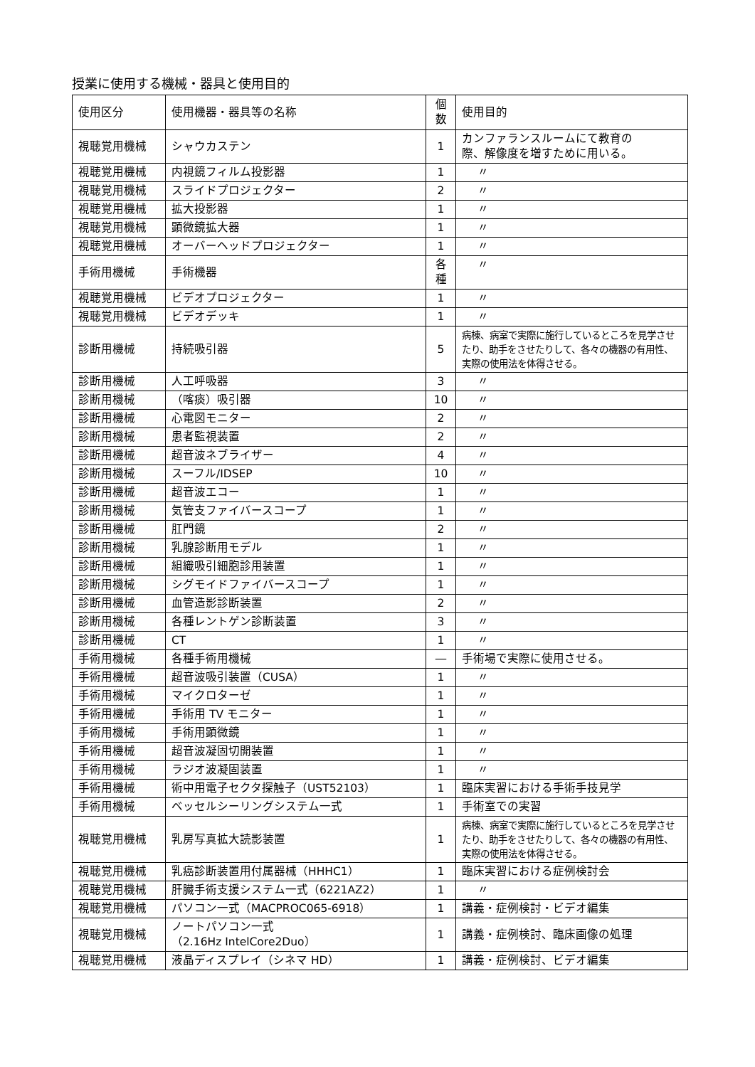授業に使用する機械・器具と使用目的
| 使用区分 | 使用機器・器具等の名称 | 個 数 | 使用目的 |
| --- | --- | --- | --- |
| 視聴覚用機械 | シャウカステン | 1 | カンファランスルームにて教育の 際、解像度を増すために用いる。 |
| 視聴覚用機械 | 内視鏡フィルム投影器 | 1 | 〃 |
| 視聴覚用機械 | スライドプロジェクター | 2 | 〃 |
| 視聴覚用機械 | 拡大投影器 | 1 | 〃 |
| 視聴覚用機械 | 顕微鏡拡大器 | 1 | 〃 |
| 視聴覚用機械 | オーバーヘッドプロジェクター | 1 | 〃 |
| 手術用機械 | 手術機器 | 各 種 | 〃 |
| 視聴覚用機械 | ビデオプロジェクター | 1 | 〃 |
| 視聴覚用機械 | ビデオデッキ | 1 | 〃 |
| 診断用機械 | 持続吸引器 | 5 | 病棟、病室で実際に施行しているところを見学させたり、助手をさせたりして、各々の機器の有用性、実際の使用法を体得させる。 |
| 診断用機械 | 人工呼吸器 | 3 | 〃 |
| 診断用機械 | （喀痰）吸引器 | 10 | 〃 |
| 診断用機械 | 心電図モニター | 2 | 〃 |
| 診断用機械 | 患者監視装置 | 2 | 〃 |
| 診断用機械 | 超音波ネブライザー | 4 | 〃 |
| 診断用機械 | スーフル/IDSEP | 10 | 〃 |
| 診断用機械 | 超音波エコー | 1 | 〃 |
| 診断用機械 | 気管支ファイバースコープ | 1 | 〃 |
| 診断用機械 | 肛門鏡 | 2 | 〃 |
| 診断用機械 | 乳腺診断用モデル | 1 | 〃 |
| 診断用機械 | 組織吸引細胞診用装置 | 1 | 〃 |
| 診断用機械 | シグモイドファイバースコープ | 1 | 〃 |
| 診断用機械 | 血管造影診断装置 | 2 | 〃 |
| 診断用機械 | 各種レントゲン診断装置 | 3 | 〃 |
| 診断用機械 | CT | 1 | 〃 |
| 手術用機械 | 各種手術用機械 | ― | 手術場で実際に使用させる。 |
| 手術用機械 | 超音波吸引装置（CUSA） | 1 | 〃 |
| 手術用機械 | マイクロターゼ | 1 | 〃 |
| 手術用機械 | 手術用 TV モニター | 1 | 〃 |
| 手術用機械 | 手術用顕微鏡 | 1 | 〃 |
| 手術用機械 | 超音波凝固切開装置 | 1 | 〃 |
| 手術用機械 | ラジオ波凝固装置 | 1 | 〃 |
| 手術用機械 | 術中用電子セクタ探触子（UST52103） | 1 | 臨床実習における手術手技見学 |
| 手術用機械 | ベッセルシーリングシステム一式 | 1 | 手術室での実習 |
| 視聴覚用機械 | 乳房写真拡大読影装置 | 1 | 病棟、病室で実際に施行しているところを見学させたり、助手をさせたりして、各々の機器の有用性、実際の使用法を体得させる。 |
| 視聴覚用機械 | 乳癌診断装置用付属器械（HHHC1） | 1 | 臨床実習における症例検討会 |
| 視聴覚用機械 | 肝臓手術支援システム一式（6221AZ2） | 1 | 〃 |
| 視聴覚用機械 | パソコン一式（MACPROC065-6918） | 1 | 講義・症例検討・ビデオ編集 |
| 視聴覚用機械 | ノートパソコン一式 （2.16Hz IntelCore2Duo） | 1 | 講義・症例検討、臨床画像の処理 |
| 視聴覚用機械 | 液晶ディスプレイ（シネマ HD） | 1 | 講義・症例検討、ビデオ編集 |